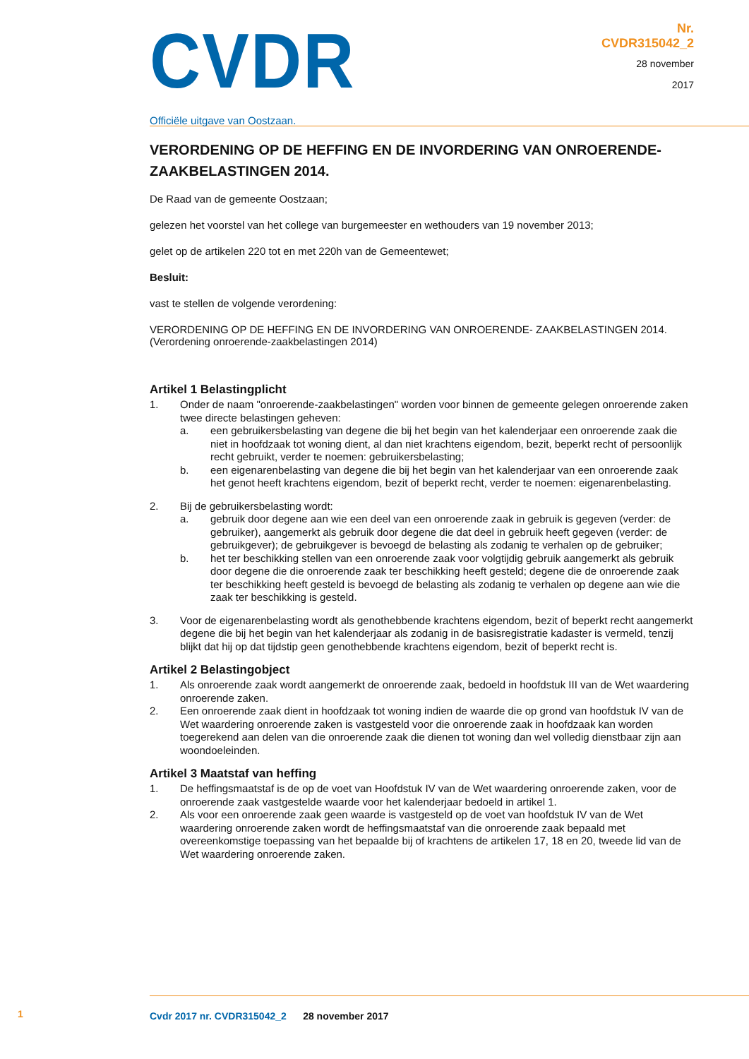CVDR
Officiële uitgave van Oostzaan.
Nr.
CVDR315042_2
28 november
2017
VERORDENING OP DE HEFFING EN DE INVORDERING VAN ONROERENDE-ZAAKBELASTINGEN 2014.
De Raad van de gemeente Oostzaan;
gelezen het voorstel van het college van burgemeester en wethouders van 19 november 2013;
gelet op de artikelen 220 tot en met 220h van de Gemeentewet;
Besluit:
vast te stellen de volgende verordening:
VERORDENING OP DE HEFFING EN DE INVORDERING VAN ONROERENDE- ZAAKBELASTINGEN 2014. (Verordening onroerende-zaakbelastingen 2014)
Artikel 1 Belastingplicht
1. Onder de naam "onroerende-zaakbelastingen" worden voor binnen de gemeente gelegen onroerende zaken twee directe belastingen geheven:
a. een gebruikersbelasting van degene die bij het begin van het kalenderjaar een onroerende zaak die niet in hoofdzaak tot woning dient, al dan niet krachtens eigendom, bezit, beperkt recht of persoonlijk recht gebruikt, verder te noemen: gebruikersbelasting;
b. een eigenarenbelasting van degene die bij het begin van het kalenderjaar van een onroerende zaak het genot heeft krachtens eigendom, bezit of beperkt recht, verder te noemen: eigenarenbelasting.
2. Bij de gebruikersbelasting wordt:
a. gebruik door degene aan wie een deel van een onroerende zaak in gebruik is gegeven (verder: de gebruiker), aangemerkt als gebruik door degene die dat deel in gebruik heeft gegeven (verder: de gebruikgever); de gebruikgever is bevoegd de belasting als zodanig te verhalen op de gebruiker;
b. het ter beschikking stellen van een onroerende zaak voor volgtijdig gebruik aangemerkt als gebruik door degene die die onroerende zaak ter beschikking heeft gesteld; degene die de onroerende zaak ter beschikking heeft gesteld is bevoegd de belasting als zodanig te verhalen op degene aan wie die zaak ter beschikking is gesteld.
3. Voor de eigenarenbelasting wordt als genothebbende krachtens eigendom, bezit of beperkt recht aangemerkt degene die bij het begin van het kalenderjaar als zodanig in de basisregistratie kadaster is vermeld, tenzij blijkt dat hij op dat tijdstip geen genothebbende krachtens eigendom, bezit of beperkt recht is.
Artikel 2 Belastingobject
1. Als onroerende zaak wordt aangemerkt de onroerende zaak, bedoeld in hoofdstuk III van de Wet waardering onroerende zaken.
2. Een onroerende zaak dient in hoofdzaak tot woning indien de waarde die op grond van hoofdstuk IV van de Wet waardering onroerende zaken is vastgesteld voor die onroerende zaak in hoofdzaak kan worden toegerekend aan delen van die onroerende zaak die dienen tot woning dan wel volledig dienstbaar zijn aan woondoeleinden.
Artikel 3 Maatstaf van heffing
1. De heffingsmaatstaf is de op de voet van Hoofdstuk IV van de Wet waardering onroerende zaken, voor de onroerende zaak vastgestelde waarde voor het kalenderjaar bedoeld in artikel 1.
2. Als voor een onroerende zaak geen waarde is vastgesteld op de voet van hoofdstuk IV van de Wet waardering onroerende zaken wordt de heffingsmaatstaf van die onroerende zaak bepaald met overeenkomstige toepassing van het bepaalde bij of krachtens de artikelen 17, 18 en 20, tweede lid van de Wet waardering onroerende zaken.
1
Cvdr 2017 nr. CVDR315042_2 28 november 2017